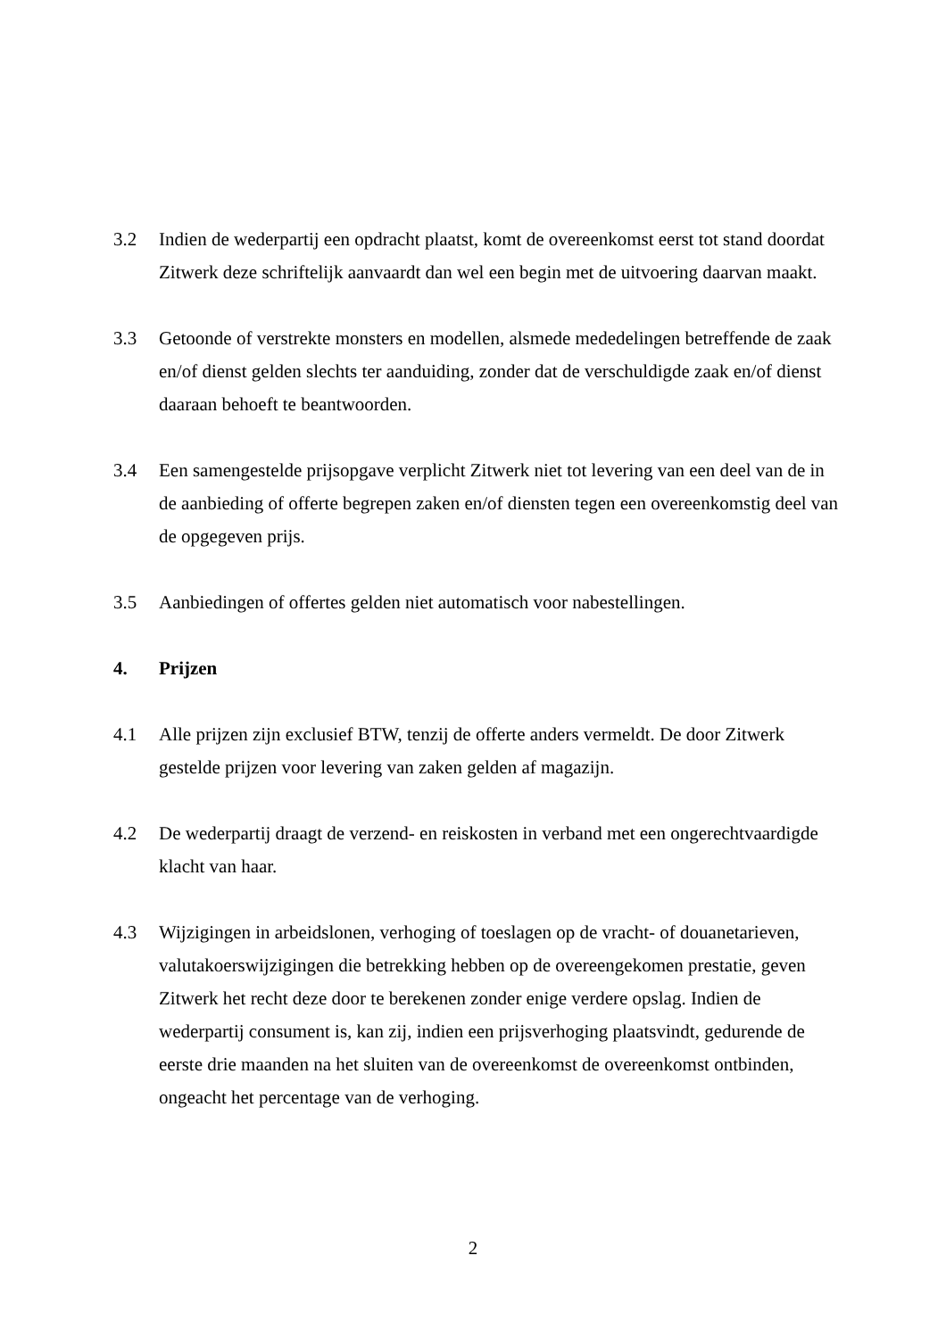3.2 Indien de wederpartij een opdracht plaatst, komt de overeenkomst eerst tot stand doordat Zitwerk deze schriftelijk aanvaardt dan wel een begin met de uitvoering daarvan maakt.
3.3 Getoonde of verstrekte monsters en modellen, alsmede mededelingen betreffende de zaak en/of dienst gelden slechts ter aanduiding, zonder dat de verschuldigde zaak en/of dienst daaraan behoeft te beantwoorden.
3.4 Een samengestelde prijsopgave verplicht Zitwerk niet tot levering van een deel van de in de aanbieding of offerte begrepen zaken en/of diensten tegen een overeenkomstig deel van de opgegeven prijs.
3.5 Aanbiedingen of offertes gelden niet automatisch voor nabestellingen.
4. Prijzen
4.1 Alle prijzen zijn exclusief BTW, tenzij de offerte anders vermeldt. De door Zitwerk gestelde prijzen voor levering van zaken gelden af magazijn.
4.2 De wederpartij draagt de verzend- en reiskosten in verband met een ongerechtvaardigde klacht van haar.
4.3 Wijzigingen in arbeidslonen, verhoging of toeslagen op de vracht- of douanetarieven, valutakoerswijzigingen die betrekking hebben op de overeengekomen prestatie, geven Zitwerk het recht deze door te berekenen zonder enige verdere opslag. Indien de wederpartij consument is, kan zij, indien een prijsverhoging plaatsvindt, gedurende de eerste drie maanden na het sluiten van de overeenkomst de overeenkomst ontbinden, ongeacht het percentage van de verhoging.
2